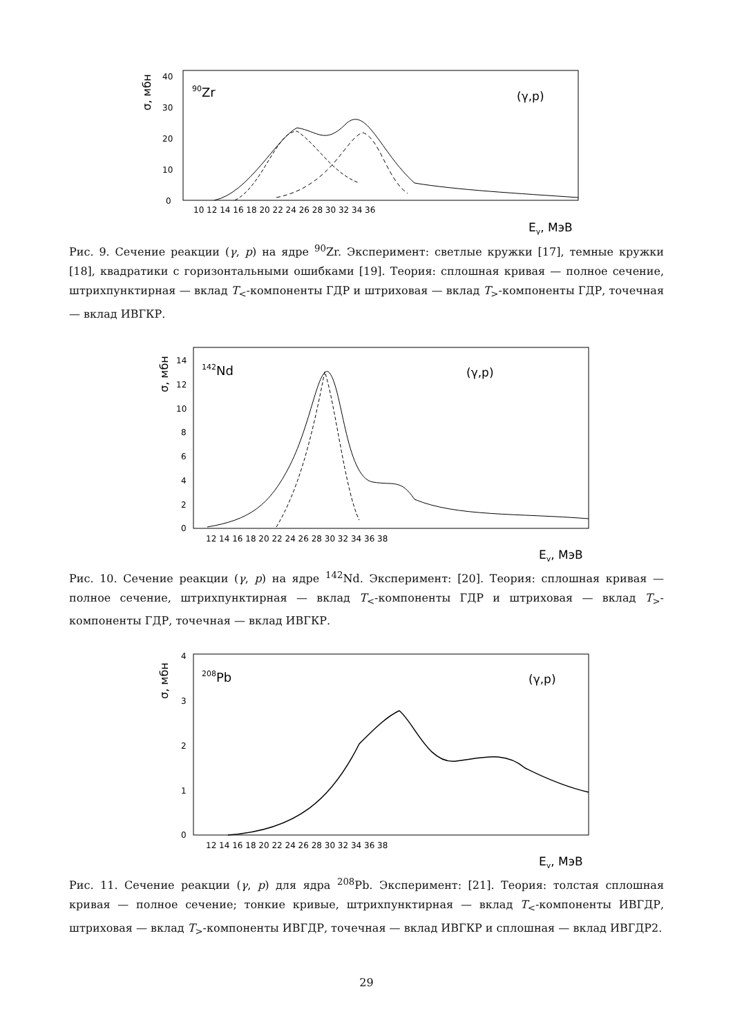σ, мбн
0
10
20
30
40
90Zr
(γ,p)
10 12 14 16 18 20 22 24 26 28 30 32 34 36
Eγ, МэВ
Рис. 9. Сечение реакции (γ, p) на ядре <sup>90</sup>Zr. Эксперимент: светлые кружки [17], темные кружки [18], квадратики с горизонтальными ошибками [19]. Теория: сплошная кривая — полное сечение, штрихпунктирная — вклад T<sub><</sub>-компоненты ГДР и штриховая — вклад T<sub>></sub>-компоненты ГДР, точечная — вклад ИВГКР.
σ, мбн
0
2
4
6
8
10
12
14
142Nd
(γ,p)
12 14 16 18 20 22 24 26 28 30 32 34 36 38
Eγ, МэВ
Рис. 10. Сечение реакции (γ, p) на ядре <sup>142</sup>Nd. Эксперимент: [20]. Теория: сплошная кривая — полное сечение, штрихпунктирная — вклад T<sub><</sub>-компоненты ГДР и штриховая — вклад T<sub>></sub>-компоненты ГДР, точечная — вклад ИВГКР.
σ, мбн
0
1
2
3
4
208Pb
(γ,p)
12 14 16 18 20 22 24 26 28 30 32 34 36 38
Eγ, МэВ
Рис. 11. Сечение реакции (γ, p) для ядра <sup>208</sup>Pb. Эксперимент: [21]. Теория: толстая сплошная кривая — полное сечение; тонкие кривые, штрихпунктирная — вклад T<sub><</sub>-компоненты ИВГДР, штриховая — вклад T<sub>></sub>-компоненты ИВГДР, точечная — вклад ИВГКР и сплошная — вклад ИВГДР2.
29